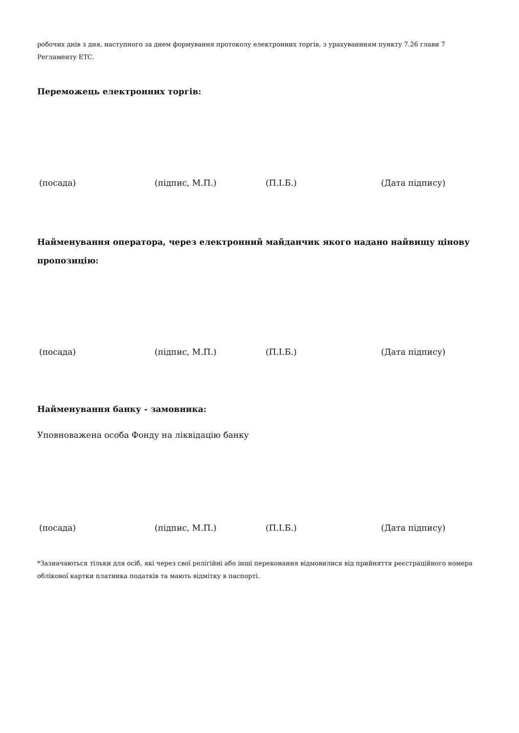робочих днів з дня, наступного за днем формування протоколу електронних торгів, з урахуваннням пункту 7.26 глави 7 Регламенту ЕТС.
Переможець електронних торгів:
(посада) (підпис, М.П.) (П.І.Б.) (Дата підпису)
Найменування оператора, через електронний майданчик якого надано найвищу цінову пропозицію:
(посада) (підпис, М.П.) (П.І.Б.) (Дата підпису)
Найменування банку - замовника:
Уповноважена особа Фонду на ліквідацію банку
(посада) (підпис, М.П.) (П.І.Б.) (Дата підпису)
*Зазначаються тільки для осіб, які через свої релігійні або інші переконання відмовилися від прийняття реєстраційного номера облікової картки платника податків та мають відмітку в паспорті.